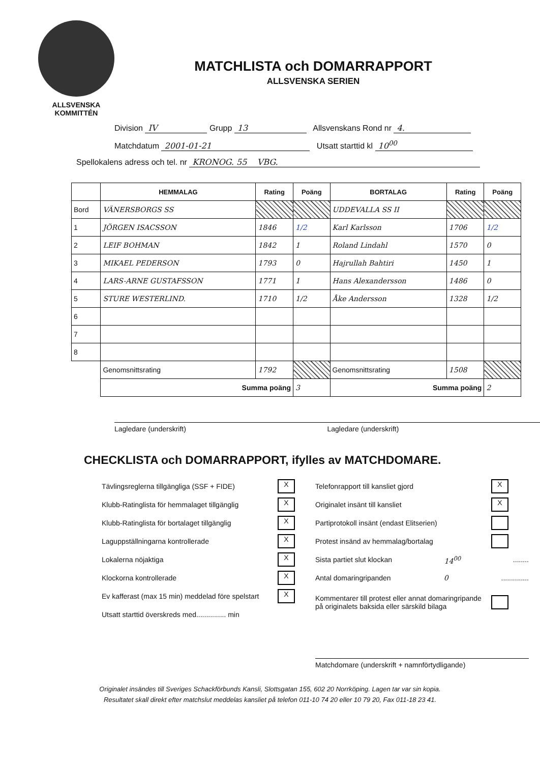ALLSVENSKA
KOMMITTÉN
MATCHLISTA och DOMARRAPPORT
ALLSVENSKA SERIEN
Division IV Grupp 13 Allsvenskans Rond nr 4.
Matchdatum 2001-01-21 Utsatt starttid kl 10<sup>00</sup>
Spellokalens adress och tel. nr KRONOG. 55 VBG.
| | HEMMALAG | Rating | Poäng | BORTALAG | Rating | Poäng |
| --- | --- | --- | --- | --- | --- | --- |
| Bord | VÄNERSBORGS SS | | | UDDEVALLA SS II | | |
| 1 | JÖRGEN ISACSSON | 1846 | 1/2 | Karl Karlsson | 1706 | 1/2 |
| 2 | LEIF BOHMAN | 1842 | 1 | Roland Lindahl | 1570 | 0 |
| 3 | MIKAEL PEDERSON | 1793 | 0 | Hajrullah Bahtiri | 1450 | 1 |
| 4 | LARS-ARNE GUSTAFSSON | 1771 | 1 | Hans Alexandersson | 1486 | 0 |
| 5 | STURE WESTERLIND. | 1710 | 1/2 | Åke Andersson | 1328 | 1/2 |
| 6 | | | | | | |
| 7 | | | | | | |
| 8 | | | | | | |
| | Genomsnittsrating | 1792 | | Genomsnittsrating | 1508 | |
| | Summa poäng | | 3 | Summa poäng | | 2 |
Lagledare (underskrift) Lagledare (underskrift)
CHECKLISTA och DOMARRAPPORT, ifylles av MATCHDOMARE.
Tävlingsreglerna tillgängliga (SSF + FIDE) X
Klubb-Ratinglista för hemmalaget tillgänglig X
Klubb-Ratinglista för bortalaget tillgänglig X
Laguppställningarna kontrollerade X
Lokalerna nöjaktiga X
Klockorna kontrollerade X
Ev kafferast (max 15 min) meddelad före spelstart X
Utsatt starttid överskreds med............... min
Telefonrapport till kansliet gjord X
Originalet insänt till kansliet X
Partiprotokoll insänt (endast Elitserien)
Protest insänd av hemmalag/bortalag
Sista partiet slut klockan 14<sup>00</sup>........
Antal domaringripanden 0..............
Kommentarer till protest eller annat domaringripande
på originalets baksida eller särskild bilaga
Matchdomare (underskrift + namnförtydligande)
Originalet insändes till Sveriges Schackförbunds Kansli, Slottsgatan 155, 602 20 Norrköping. Lagen tar var sin kopia.
Resultatet skall direkt efter matchslut meddelas kansliet på telefon 011-10 74 20 eller 10 79 20, Fax 011-18 23 41.